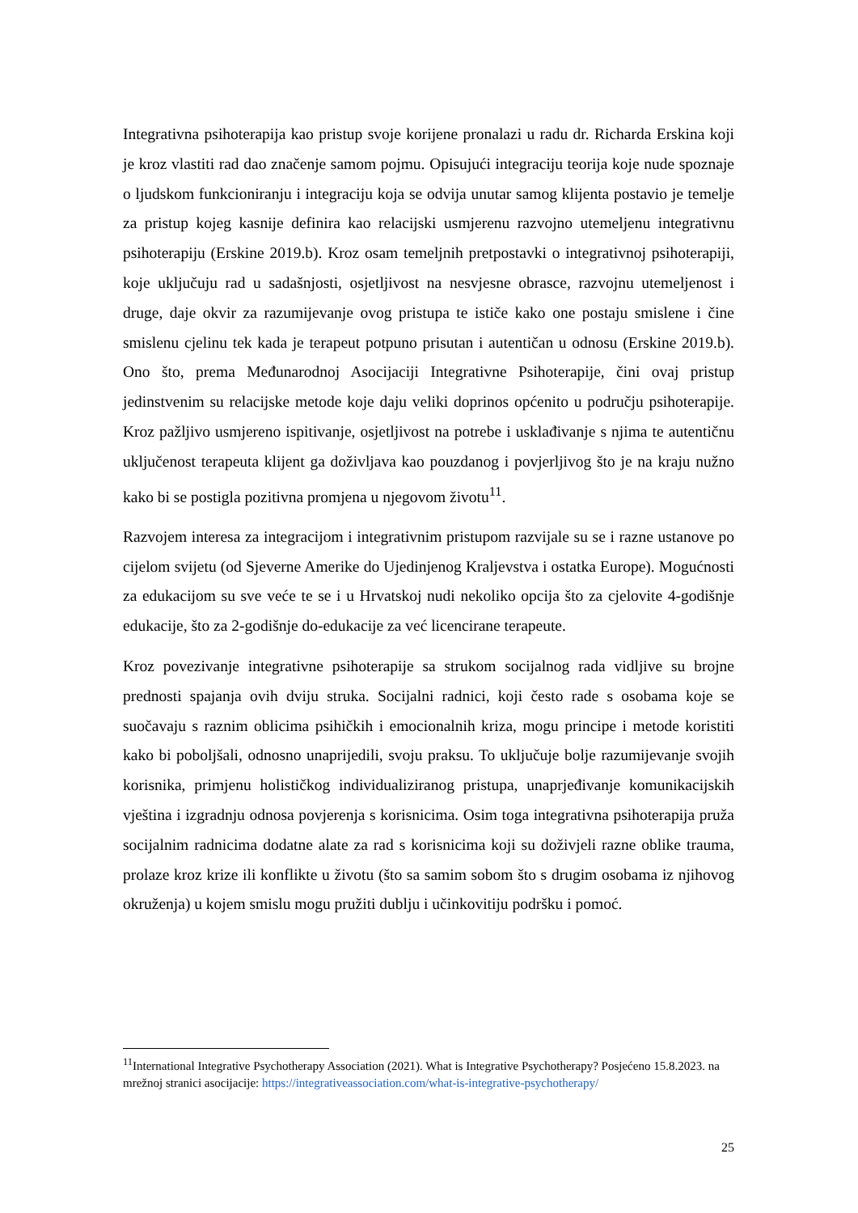Integrativna psihoterapija kao pristup svoje korijene pronalazi u radu dr. Richarda Erskina koji je kroz vlastiti rad dao značenje samom pojmu. Opisujući integraciju teorija koje nude spoznaje o ljudskom funkcioniranju i integraciju koja se odvija unutar samog klijenta postavio je temelje za pristup kojeg kasnije definira kao relacijski usmjerenu razvojno utemeljenu integrativnu psihoterapiju (Erskine 2019.b). Kroz osam temeljnih pretpostavki o integrativnoj psihoterapiji, koje uključuju rad u sadašnjosti, osjetljivost na nesvjesne obrasce, razvojnu utemeljenost i druge, daje okvir za razumijevanje ovog pristupa te ističe kako one postaju smislene i čine smislenu cjelinu tek kada je terapeut potpuno prisutan i autentičan u odnosu (Erskine 2019.b). Ono što, prema Međunarodnoj Asocijaciji Integrativne Psihoterapije, čini ovaj pristup jedinstvenim su relacijske metode koje daju veliki doprinos općenito u području psihoterapije. Kroz pažljivo usmjereno ispitivanje, osjetljivost na potrebe i usklađivanje s njima te autentičnu uključenost terapeuta klijent ga doživljava kao pouzdanog i povjerljivog što je na kraju nužno kako bi se postigla pozitivna promjena u njegovom životu<sup>11</sup>.
Razvojem interesa za integracijom i integrativnim pristupom razvijale su se i razne ustanove po cijelom svijetu (od Sjeverne Amerike do Ujedinjenog Kraljevstva i ostatka Europe). Mogućnosti za edukacijom su sve veće te se i u Hrvatskoj nudi nekoliko opcija što za cjelovite 4-godišnje edukacije, što za 2-godišnje do-edukacije za već licencirane terapeute.
Kroz povezivanje integrativne psihoterapije sa strukom socijalnog rada vidljive su brojne prednosti spajanja ovih dviju struka. Socijalni radnici, koji često rade s osobama koje se suočavaju s raznim oblicima psihičkih i emocionalnih kriza, mogu principe i metode koristiti kako bi poboljšali, odnosno unaprijedili, svoju praksu. To uključuje bolje razumijevanje svojih korisnika, primjenu holističkog individualiziranog pristupa, unaprjeđivanje komunikacijskih vještina i izgradnju odnosa povjerenja s korisnicima. Osim toga integrativna psihoterapija pruža socijalnim radnicima dodatne alate za rad s korisnicima koji su doživjeli razne oblike trauma, prolaze kroz krize ili konflikte u životu (što sa samim sobom što s drugim osobama iz njihovog okruženja) u kojem smislu mogu pružiti dublju i učinkovitiju podršku i pomoć.
<sup>11</sup> International Integrative Psychotherapy Association (2021). What is Integrative Psychotherapy? Posjećeno 15.8.2023. na mrežnoj stranici asocijacije: https://integrativeassociation.com/what-is-integrative-psychotherapy/
25